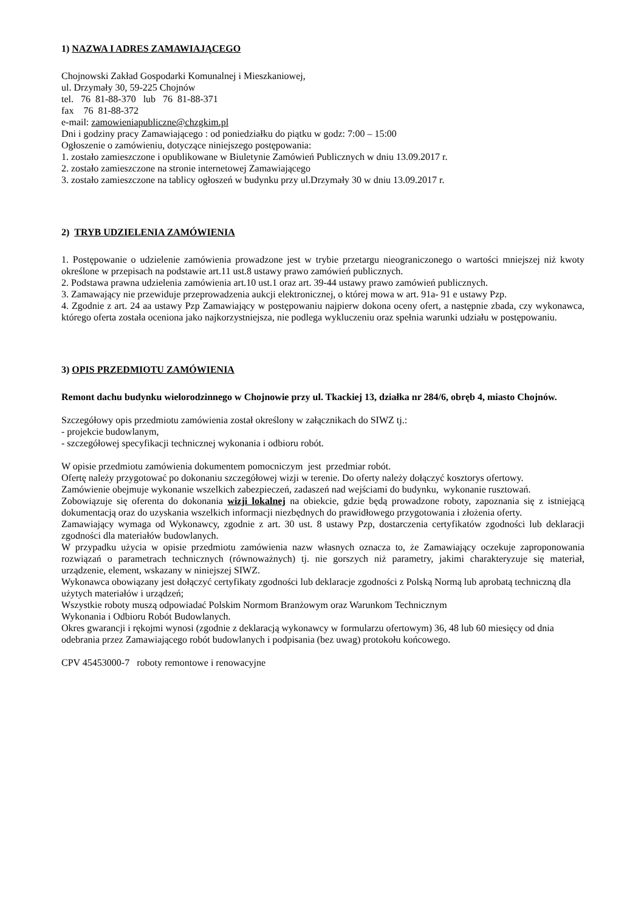1) NAZWA I ADRES ZAMAWIAJĄCEGO
Chojnowski Zakład Gospodarki Komunalnej i Mieszkaniowej,
ul. Drzymały 30, 59-225 Chojnów
tel. 76 81-88-370 lub 76 81-88-371
fax 76 81-88-372
e-mail: zamowieniapubliczne@chzgkim.pl
Dni i godziny pracy Zamawiającego : od poniedziałku do piątku w godz: 7:00 – 15:00
Ogłoszenie o zamówieniu, dotyczące niniejszego postępowania:
1. zostało zamieszczone i opublikowane w Biuletynie Zamówień Publicznych w dniu 13.09.2017 r.
2. zostało zamieszczone na stronie internetowej Zamawiającego
3. zostało zamieszczone na tablicy ogłoszeń w budynku przy ul.Drzymały 30 w dniu 13.09.2017 r.
2) TRYB UDZIELENIA ZAMÓWIENIA
1. Postępowanie o udzielenie zamówienia prowadzone jest w trybie przetargu nieograniczonego o wartości mniejszej niż kwoty określone w przepisach na podstawie art.11 ust.8 ustawy prawo zamówień publicznych.
2. Podstawa prawna udzielenia zamówienia art.10 ust.1 oraz art. 39-44 ustawy prawo zamówień publicznych.
3. Zamawający nie przewiduje przeprowadzenia aukcji elektronicznej, o której mowa w art. 91a- 91 e ustawy Pzp.
4. Zgodnie z art. 24 aa ustawy Pzp Zamawiający w postępowaniu najpierw dokona oceny ofert, a następnie zbada, czy wykonawca, którego oferta została oceniona jako najkorzystniejsza, nie podlega wykluczeniu oraz spełnia warunki udziału w postępowaniu.
3) OPIS PRZEDMIOTU ZAMÓWIENIA
Remont dachu budynku wielorodzinnego w Chojnowie przy ul. Tkackiej 13, działka nr 284/6, obręb 4, miasto Chojnów.
Szczegółowy opis przedmiotu zamówienia został określony w załącznikach do SIWZ tj.:
- projekcie budowlanym,
- szczegółowej specyfikacji technicznej wykonania i odbioru robót.
W opisie przedmiotu zamówienia dokumentem pomocniczym jest przedmiar robót.
Ofertę należy przygotować po dokonaniu szczegółowej wizji w terenie. Do oferty należy dołączyć kosztorys ofertowy.
Zamówienie obejmuje wykonanie wszelkich zabezpieczeń, zadaszeń nad wejściami do budynku, wykonanie rusztowań.
Zobowiązuje się oferenta do dokonania wizji lokalnej na obiekcie, gdzie będą prowadzone roboty, zapoznania się z istniejącą dokumentacją oraz do uzyskania wszelkich informacji niezbędnych do prawidłowego przygotowania i złożenia oferty.
Zamawiający wymaga od Wykonawcy, zgodnie z art. 30 ust. 8 ustawy Pzp, dostarczenia certyfikatów zgodności lub deklaracji zgodności dla materiałów budowlanych.
W przypadku użycia w opisie przedmiotu zamówienia nazw własnych oznacza to, że Zamawiający oczekuje zaproponowania rozwiązań o parametrach technicznych (równoważnych) tj. nie gorszych niż parametry, jakimi charakteryzuje się materiał, urządzenie, element, wskazany w niniejszej SIWZ.
Wykonawca obowiązany jest dołączyć certyfikaty zgodności lub deklaracje zgodności z Polską Normą lub aprobatą techniczną dla użytych materiałów i urządzeń;
Wszystkie roboty muszą odpowiadać Polskim Normom Branżowym oraz Warunkom Technicznym
Wykonania i Odbioru Robót Budowlanych.
Okres gwarancji i rękojmi wynosi (zgodnie z deklaracją wykonawcy w formularzu ofertowym) 36, 48 lub 60 miesięcy od dnia odebrania przez Zamawiającego robót budowlanych i podpisania (bez uwag) protokołu końcowego.
CPV 45453000-7 roboty remontowe i renowacyjne